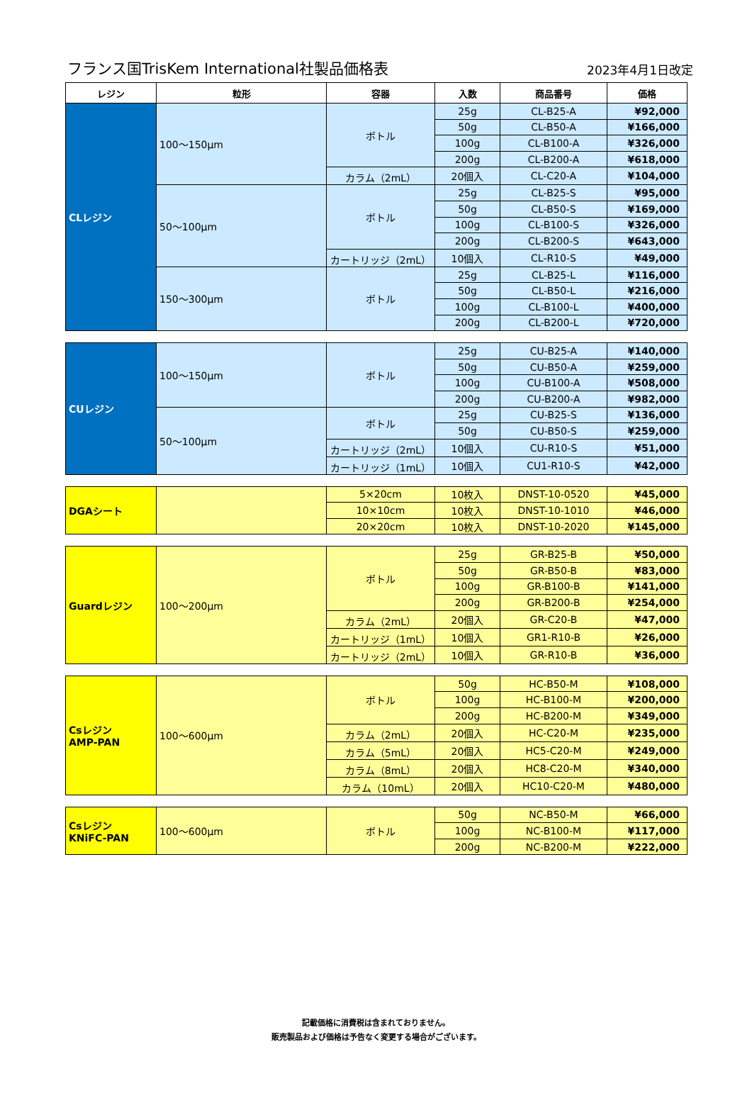フランス国TrisKem International社製品価格表 2023年4月1日改定
| レジン | 粒形 | 容器 | 入数 | 商品番号 | 価格 |
| --- | --- | --- | --- | --- | --- |
| CLレジン | 100～150μm | ボトル | 25g | CL-B25-A | ¥92,000 |
| | | | 50g | CL-B50-A | ¥166,000 |
| | | | 100g | CL-B100-A | ¥326,000 |
| | | | 200g | CL-B200-A | ¥618,000 |
| | | カラム（2mL） | 20個入 | CL-C20-A | ¥104,000 |
| | 50～100μm | ボトル | 25g | CL-B25-S | ¥95,000 |
| | | | 50g | CL-B50-S | ¥169,000 |
| | | | 100g | CL-B100-S | ¥326,000 |
| | | | 200g | CL-B200-S | ¥643,000 |
| | | カートリッジ（2mL） | 10個入 | CL-R10-S | ¥49,000 |
| | 150～300μm | ボトル | 25g | CL-B25-L | ¥116,000 |
| | | | 50g | CL-B50-L | ¥216,000 |
| | | | 100g | CL-B100-L | ¥400,000 |
| | | | 200g | CL-B200-L | ¥720,000 |
| CUレジン | 100～150μm | ボトル | 25g | CU-B25-A | ¥140,000 |
| | | | 50g | CU-B50-A | ¥259,000 |
| | | | 100g | CU-B100-A | ¥508,000 |
| | | | 200g | CU-B200-A | ¥982,000 |
| | 50～100μm | ボトル | 25g | CU-B25-S | ¥136,000 |
| | | | 50g | CU-B50-S | ¥259,000 |
| | | カートリッジ（2mL） | 10個入 | CU-R10-S | ¥51,000 |
| | | カートリッジ（1mL） | 10個入 | CU1-R10-S | ¥42,000 |
| DGAシート | | 5×20cm | 10枚入 | DNST-10-0520 | ¥45,000 |
| | | 10×10cm | 10枚入 | DNST-10-1010 | ¥46,000 |
| | | 20×20cm | 10枚入 | DNST-10-2020 | ¥145,000 |
| Guardレジン | 100～200μm | ボトル | 25g | GR-B25-B | ¥50,000 |
| | | | 50g | GR-B50-B | ¥83,000 |
| | | | 100g | GR-B100-B | ¥141,000 |
| | | | 200g | GR-B200-B | ¥254,000 |
| | | カラム（2mL） | 20個入 | GR-C20-B | ¥47,000 |
| | | カートリッジ（1mL） | 10個入 | GR1-R10-B | ¥26,000 |
| | | カートリッジ（2mL） | 10個入 | GR-R10-B | ¥36,000 |
| Csレジン AMP-PAN | 100～600μm | ボトル | 50g | HC-B50-M | ¥108,000 |
| | | | 100g | HC-B100-M | ¥200,000 |
| | | | 200g | HC-B200-M | ¥349,000 |
| | | カラム（2mL） | 20個入 | HC-C20-M | ¥235,000 |
| | | カラム（5mL） | 20個入 | HC5-C20-M | ¥249,000 |
| | | カラム（8mL） | 20個入 | HC8-C20-M | ¥340,000 |
| | | カラム（10mL） | 20個入 | HC10-C20-M | ¥480,000 |
| Csレジン KNiFC-PAN | 100～600μm | ボトル | 50g | NC-B50-M | ¥66,000 |
| | | | 100g | NC-B100-M | ¥117,000 |
| | | | 200g | NC-B200-M | ¥222,000 |
記載価格に消費税は含まれておりません。
販売製品および価格は予告なく変更する場合がございます。